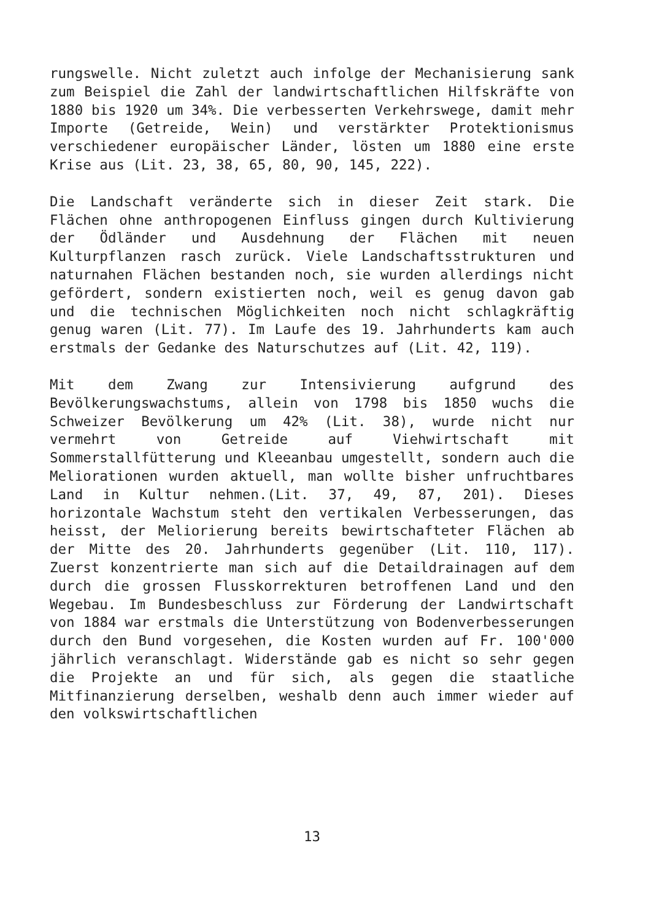rungswelle. Nicht zuletzt auch infolge der Mechanisierung sank zum Beispiel die Zahl der landwirtschaftlichen Hilfskräfte von 1880 bis 1920 um 34%. Die verbesserten Verkehrswege, damit mehr Importe (Getreide, Wein) und verstärkter Protektionismus verschiedener europäischer Länder, lösten um 1880 eine erste Krise aus (Lit. 23, 38, 65, 80, 90, 145, 222).
Die Landschaft veränderte sich in dieser Zeit stark. Die Flächen ohne anthropogenen Einfluss gingen durch Kultivierung der Ödländer und Ausdehnung der Flächen mit neuen Kulturpflanzen rasch zurück. Viele Landschaftsstrukturen und naturnahen Flächen bestanden noch, sie wurden allerdings nicht gefördert, sondern existierten noch, weil es genug davon gab und die technischen Möglichkeiten noch nicht schlagkräftig genug waren (Lit. 77). Im Laufe des 19. Jahrhunderts kam auch erstmals der Gedanke des Naturschutzes auf (Lit. 42, 119).
Mit dem Zwang zur Intensivierung aufgrund des Bevölkerungswachstums, allein von 1798 bis 1850 wuchs die Schweizer Bevölkerung um 42% (Lit. 38), wurde nicht nur vermehrt von Getreide auf Viehwirtschaft mit Sommerstallfütterung und Kleeanbau umgestellt, sondern auch die Meliorationen wurden aktuell, man wollte bisher unfruchtbares Land in Kultur nehmen.(Lit. 37, 49, 87, 201). Dieses horizontale Wachstum steht den vertikalen Verbesserungen, das heisst, der Meliorierung bereits bewirtschafteter Flächen ab der Mitte des 20. Jahrhunderts gegenüber (Lit. 110, 117). Zuerst konzentrierte man sich auf die Detaildrainagen auf dem durch die grossen Flusskorrekturen betroffenen Land und den Wegebau. Im Bundesbeschluss zur Förderung der Landwirtschaft von 1884 war erstmals die Unterstützung von Bodenverbesserungen durch den Bund vorgesehen, die Kosten wurden auf Fr. 100'000 jährlich veranschlagt. Widerstände gab es nicht so sehr gegen die Projekte an und für sich, als gegen die staatliche Mitfinanzierung derselben, weshalb denn auch immer wieder auf den volkswirtschaftlichen
13